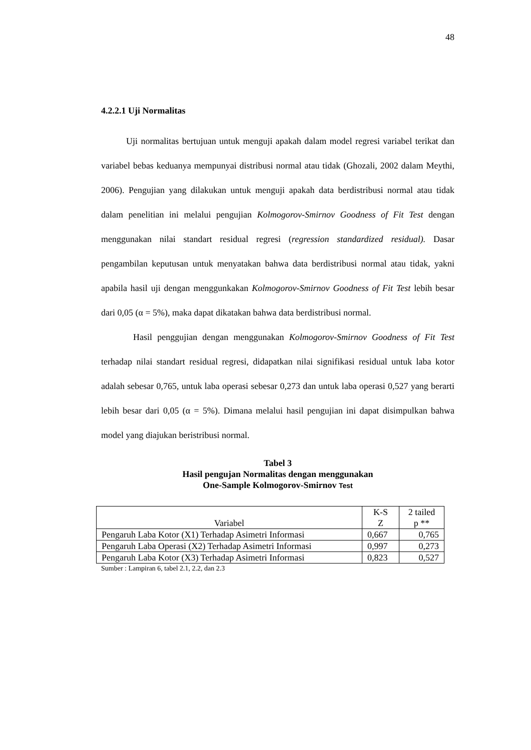48
4.2.2.1 Uji Normalitas
Uji normalitas bertujuan untuk menguji apakah dalam model regresi variabel terikat dan variabel bebas keduanya mempunyai distribusi normal atau tidak (Ghozali, 2002 dalam Meythi, 2006). Pengujian yang dilakukan untuk menguji apakah data berdistribusi normal atau tidak dalam penelitian ini melalui pengujian Kolmogorov-Smirnov Goodness of Fit Test dengan menggunakan nilai standart residual regresi (regression standardized residual). Dasar pengambilan keputusan untuk menyatakan bahwa data berdistribusi normal atau tidak, yakni apabila hasil uji dengan menggunkakan Kolmogorov-Smirnov Goodness of Fit Test lebih besar dari 0,05 (α = 5%), maka dapat dikatakan bahwa data berdistribusi normal.
Hasil penggujian dengan menggunakan Kolmogorov-Smirnov Goodness of Fit Test terhadap nilai standart residual regresi, didapatkan nilai signifikasi residual untuk laba kotor adalah sebesar 0,765, untuk laba operasi sebesar 0,273 dan untuk laba operasi 0,527 yang berarti lebih besar dari 0,05 (α = 5%). Dimana melalui hasil pengujian ini dapat disimpulkan bahwa model yang diajukan beristribusi normal.
Tabel 3
Hasil pengujan Normalitas dengan menggunakan
One-Sample Kolmogorov-Smirnov Test
| Variabel | K-S Z | 2 tailed p ** |
| --- | --- | --- |
| Pengaruh Laba Kotor (X1) Terhadap Asimetri Informasi | 0,667 | 0,765 |
| Pengaruh Laba Operasi (X2) Terhadap Asimetri Informasi | 0,997 | 0,273 |
| Pengaruh Laba Kotor (X3) Terhadap Asimetri Informasi | 0,823 | 0,527 |
Sumber : Lampiran 6, tabel 2.1, 2.2, dan 2.3